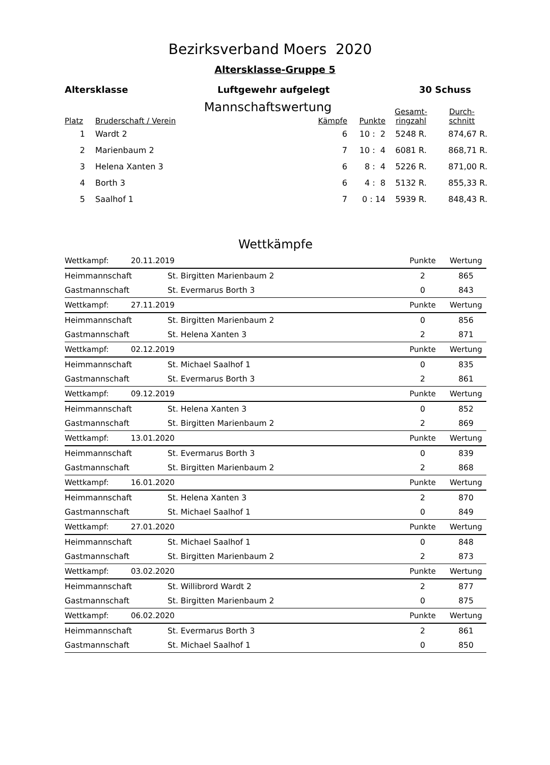Bezirksverband Moers 2020
Altersklasse-Gruppe 5
Altersklasse Luftgewehr aufgelegt 30 Schuss
Mannschaftswertung
| Platz | Bruderschaft / Verein | Kämpfe | Punkte | Gesamt- ringzahl | Durch- schnitt |
| --- | --- | --- | --- | --- | --- |
| 1 | Wardt 2 | 6 | 10 : 2 | 5248 R. | 874,67 R. |
| 2 | Marienbaum 2 | 7 | 10 : 4 | 6081 R. | 868,71 R. |
| 3 | Helena Xanten 3 | 6 | 8 : 4 | 5226 R. | 871,00 R. |
| 4 | Borth 3 | 6 | 4 : 8 | 5132 R. | 855,33 R. |
| 5 | Saalhof 1 | 7 | 0 : 14 | 5939 R. | 848,43 R. |
Wettkämpfe
| Wettkampf: | 20.11.2019 | | Punkte | Wertung |
| Heimmannschaft | | St. Birgitten Marienbaum 2 | 2 | 865 |
| Gastmannschaft | | St. Evermarus Borth 3 | 0 | 843 |
| Wettkampf: | 27.11.2019 | | Punkte | Wertung |
| Heimmannschaft | | St. Birgitten Marienbaum 2 | 0 | 856 |
| Gastmannschaft | | St. Helena Xanten 3 | 2 | 871 |
| Wettkampf: | 02.12.2019 | | Punkte | Wertung |
| Heimmannschaft | | St. Michael Saalhof 1 | 0 | 835 |
| Gastmannschaft | | St. Evermarus Borth 3 | 2 | 861 |
| Wettkampf: | 09.12.2019 | | Punkte | Wertung |
| Heimmannschaft | | St. Helena Xanten 3 | 0 | 852 |
| Gastmannschaft | | St. Birgitten Marienbaum 2 | 2 | 869 |
| Wettkampf: | 13.01.2020 | | Punkte | Wertung |
| Heimmannschaft | | St. Evermarus Borth 3 | 0 | 839 |
| Gastmannschaft | | St. Birgitten Marienbaum 2 | 2 | 868 |
| Wettkampf: | 16.01.2020 | | Punkte | Wertung |
| Heimmannschaft | | St. Helena Xanten 3 | 2 | 870 |
| Gastmannschaft | | St. Michael Saalhof 1 | 0 | 849 |
| Wettkampf: | 27.01.2020 | | Punkte | Wertung |
| Heimmannschaft | | St. Michael Saalhof 1 | 0 | 848 |
| Gastmannschaft | | St. Birgitten Marienbaum 2 | 2 | 873 |
| Wettkampf: | 03.02.2020 | | Punkte | Wertung |
| Heimmannschaft | | St. Willibrord Wardt 2 | 2 | 877 |
| Gastmannschaft | | St. Birgitten Marienbaum 2 | 0 | 875 |
| Wettkampf: | 06.02.2020 | | Punkte | Wertung |
| Heimmannschaft | | St. Evermarus Borth 3 | 2 | 861 |
| Gastmannschaft | | St. Michael Saalhof 1 | 0 | 850 |